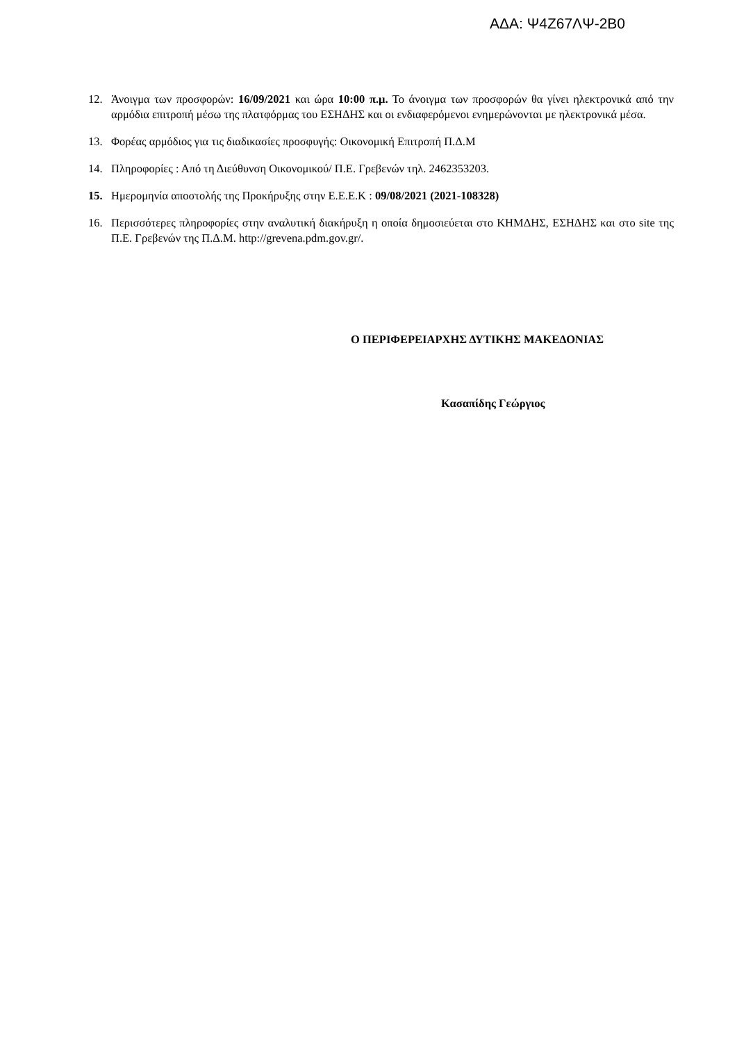ΑΔΑ: Ψ4Ζ67ΛΨ-2Β0
12. Άνοιγμα των προσφορών: 16/09/2021 και ώρα 10:00 π.μ. Το άνοιγμα των προσφορών θα γίνει ηλεκτρονικά από την αρμόδια επιτροπή μέσω της πλατφόρμας του ΕΣΗΔΗΣ και οι ενδιαφερόμενοι ενημερώνονται με ηλεκτρονικά μέσα.
13. Φορέας αρμόδιος για τις διαδικασίες προσφυγής: Οικονομική Επιτροπή Π.Δ.Μ
14. Πληροφορίες : Από τη Διεύθυνση Οικονομικού/ Π.Ε. Γρεβενών τηλ. 2462353203.
15. Ημερομηνία αποστολής της Προκήρυξης στην Ε.Ε.Ε.Κ : 09/08/2021 (2021-108328)
16. Περισσότερες πληροφορίες στην αναλυτική διακήρυξη η οποία δημοσιεύεται στο ΚΗΜΔΗΣ, ΕΣΗΔΗΣ και στο site της Π.Ε. Γρεβενών της Π.Δ.Μ. http://grevena.pdm.gov.gr/.
Ο ΠΕΡΙΦΕΡΕΙΑΡΧΗΣ ΔΥΤΙΚΗΣ ΜΑΚΕΔΟΝΙΑΣ
Κασαπίδης Γεώργιος